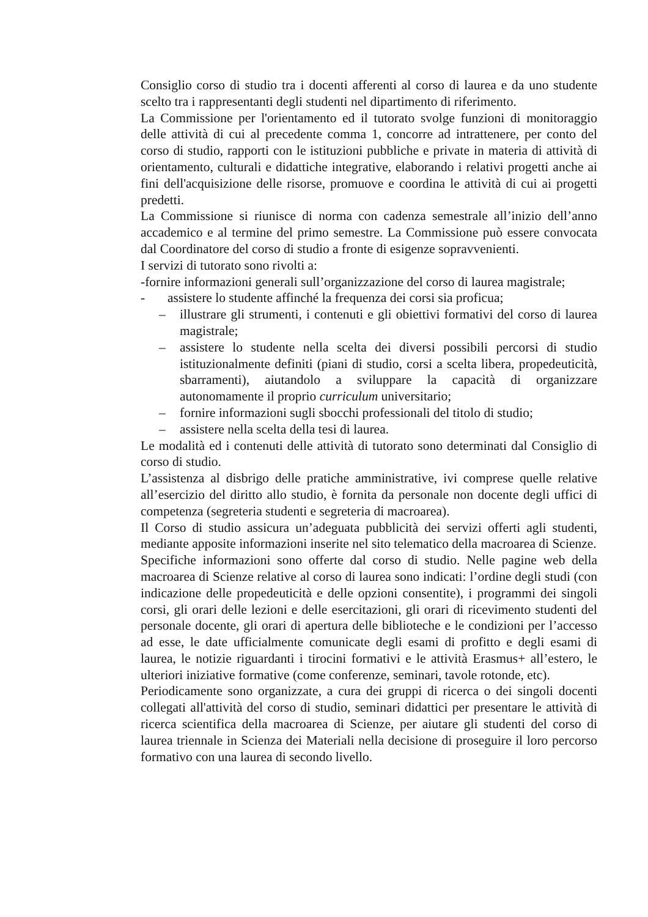Consiglio corso di studio tra i docenti afferenti al corso di laurea e da uno studente scelto tra i rappresentanti degli studenti nel dipartimento di riferimento.
La Commissione per l'orientamento ed il tutorato svolge funzioni di monitoraggio delle attività di cui al precedente comma 1, concorre ad intrattenere, per conto del corso di studio, rapporti con le istituzioni pubbliche e private in materia di attività di orientamento, culturali e didattiche integrative, elaborando i relativi progetti anche ai fini dell'acquisizione delle risorse, promuove e coordina le attività di cui ai progetti predetti.
La Commissione si riunisce di norma con cadenza semestrale all’inizio dell’anno accademico e al termine del primo semestre. La Commissione può essere convocata dal Coordinatore del corso di studio a fronte di esigenze sopravvenienti.
I servizi di tutorato sono rivolti a:
-fornire informazioni generali sull’organizzazione del corso di laurea magistrale;
- assistere lo studente affinché la frequenza dei corsi sia proficua;
– illustrare gli strumenti, i contenuti e gli obiettivi formativi del corso di laurea magistrale;
– assistere lo studente nella scelta dei diversi possibili percorsi di studio istituzionalmente definiti (piani di studio, corsi a scelta libera, propedeuticità, sbarramenti), aiutandolo a sviluppare la capacità di organizzare autonomamente il proprio curriculum universitario;
– fornire informazioni sugli sbocchi professionali del titolo di studio;
– assistere nella scelta della tesi di laurea.
Le modalità ed i contenuti delle attività di tutorato sono determinati dal Consiglio di corso di studio.
L’assistenza al disbrigo delle pratiche amministrative, ivi comprese quelle relative all’esercizio del diritto allo studio, è fornita da personale non docente degli uffici di competenza (segreteria studenti e segreteria di macroarea).
Il Corso di studio assicura un’adeguata pubblicità dei servizi offerti agli studenti, mediante apposite informazioni inserite nel sito telematico della macroarea di Scienze.
Specifiche informazioni sono offerte dal corso di studio. Nelle pagine web della macroarea di Scienze relative al corso di laurea sono indicati: l’ordine degli studi (con indicazione delle propedeuticità e delle opzioni consentite), i programmi dei singoli corsi, gli orari delle lezioni e delle esercitazioni, gli orari di ricevimento studenti del personale docente, gli orari di apertura delle biblioteche e le condizioni per l’accesso ad esse, le date ufficialmente comunicate degli esami di profitto e degli esami di laurea, le notizie riguardanti i tirocini formativi e le attività Erasmus+ all’estero, le ulteriori iniziative formative (come conferenze, seminari, tavole rotonde, etc).
Periodicamente sono organizzate, a cura dei gruppi di ricerca o dei singoli docenti collegati all'attività del corso di studio, seminari didattici per presentare le attività di ricerca scientifica della macroarea di Scienze, per aiutare gli studenti del corso di laurea triennale in Scienza dei Materiali nella decisione di proseguire il loro percorso formativo con una laurea di secondo livello.